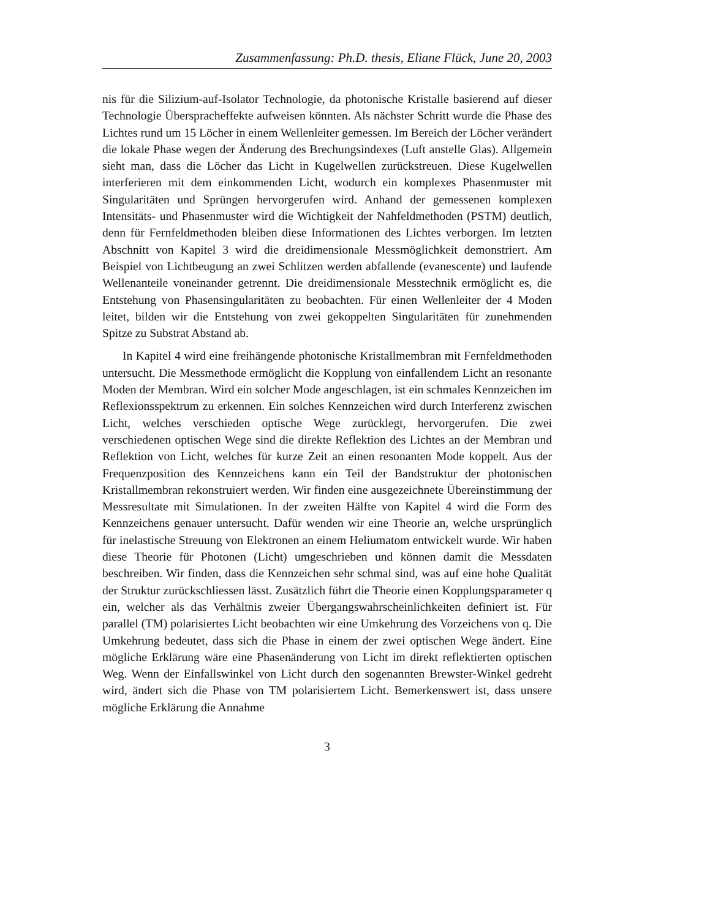Zusammenfassung: Ph.D. thesis, Eliane Flück, June 20, 2003
nis für die Silizium-auf-Isolator Technologie, da photonische Kristalle basierend auf dieser Technologie Übersprachеffekte aufweisen könnten. Als nächster Schritt wurde die Phase des Lichtes rund um 15 Löcher in einem Wellenleiter gemessen. Im Bereich der Löcher verändert die lokale Phase wegen der Änderung des Brechungsindexes (Luft anstelle Glas). Allgemein sieht man, dass die Löcher das Licht in Kugelwellen zurückstreuen. Diese Kugelwellen interferieren mit dem einkommenden Licht, wodurch ein komplexes Phasenmuster mit Singularitäten und Sprüngen hervorgerufen wird. Anhand der gemessenen komplexen Intensitäts- und Phasenmuster wird die Wichtigkeit der Nahfeldmethoden (PSTM) deutlich, denn für Fernfeldmethoden bleiben diese Informationen des Lichtes verborgen. Im letzten Abschnitt von Kapitel 3 wird die dreidimensionale Messmöglichkeit demonstriert. Am Beispiel von Lichtbeugung an zwei Schlitzen werden abfallende (evanescente) und laufende Wellenanteile voneinander getrennt. Die dreidimensionale Messtechnik ermöglicht es, die Entstehung von Phasensingularitäten zu beobachten. Für einen Wellenleiter der 4 Moden leitet, bilden wir die Entstehung von zwei gekoppelten Singularitäten für zunehmenden Spitze zu Substrat Abstand ab.
In Kapitel 4 wird eine freihängende photonische Kristallmembran mit Fernfeldmethoden untersucht. Die Messmethode ermöglicht die Kopplung von einfallendem Licht an resonante Moden der Membran. Wird ein solcher Mode angeschlagen, ist ein schmales Kennzeichen im Reflexionsspektrum zu erkennen. Ein solches Kennzeichen wird durch Interferenz zwischen Licht, welches verschieden optische Wege zurücklegt, hervorgerufen. Die zwei verschiedenen optischen Wege sind die direkte Reflektion des Lichtes an der Membran und Reflektion von Licht, welches für kurze Zeit an einen resonanten Mode koppelt. Aus der Frequenzposition des Kennzeichens kann ein Teil der Bandstruktur der photonischen Kristallmembran rekonstruiert werden. Wir finden eine ausgezeichnete Übereinstimmung der Messresultate mit Simulationen. In der zweiten Hälfte von Kapitel 4 wird die Form des Kennzeichens genauer untersucht. Dafür wenden wir eine Theorie an, welche ursprünglich für inelastische Streuung von Elektronen an einem Heliumatom entwickelt wurde. Wir haben diese Theorie für Photonen (Licht) umgeschrieben und können damit die Messdaten beschreiben. Wir finden, dass die Kennzeichen sehr schmal sind, was auf eine hohe Qualität der Struktur zurückschliessen lässt. Zusätzlich führt die Theorie einen Kopplungsparameter q ein, welcher als das Verhältnis zweier Übergangswahrscheinlichkeiten definiert ist. Für parallel (TM) polarisiertes Licht beobachten wir eine Umkehrung des Vorzeichens von q. Die Umkehrung bedeutet, dass sich die Phase in einem der zwei optischen Wege ändert. Eine mögliche Erklärung wäre eine Phasenänderung von Licht im direkt reflektierten optischen Weg. Wenn der Einfallswinkel von Licht durch den sogenannten Brewster-Winkel gedreht wird, ändert sich die Phase von TM polarisiertem Licht. Bemerkenswert ist, dass unsere mögliche Erklärung die Annahme
3